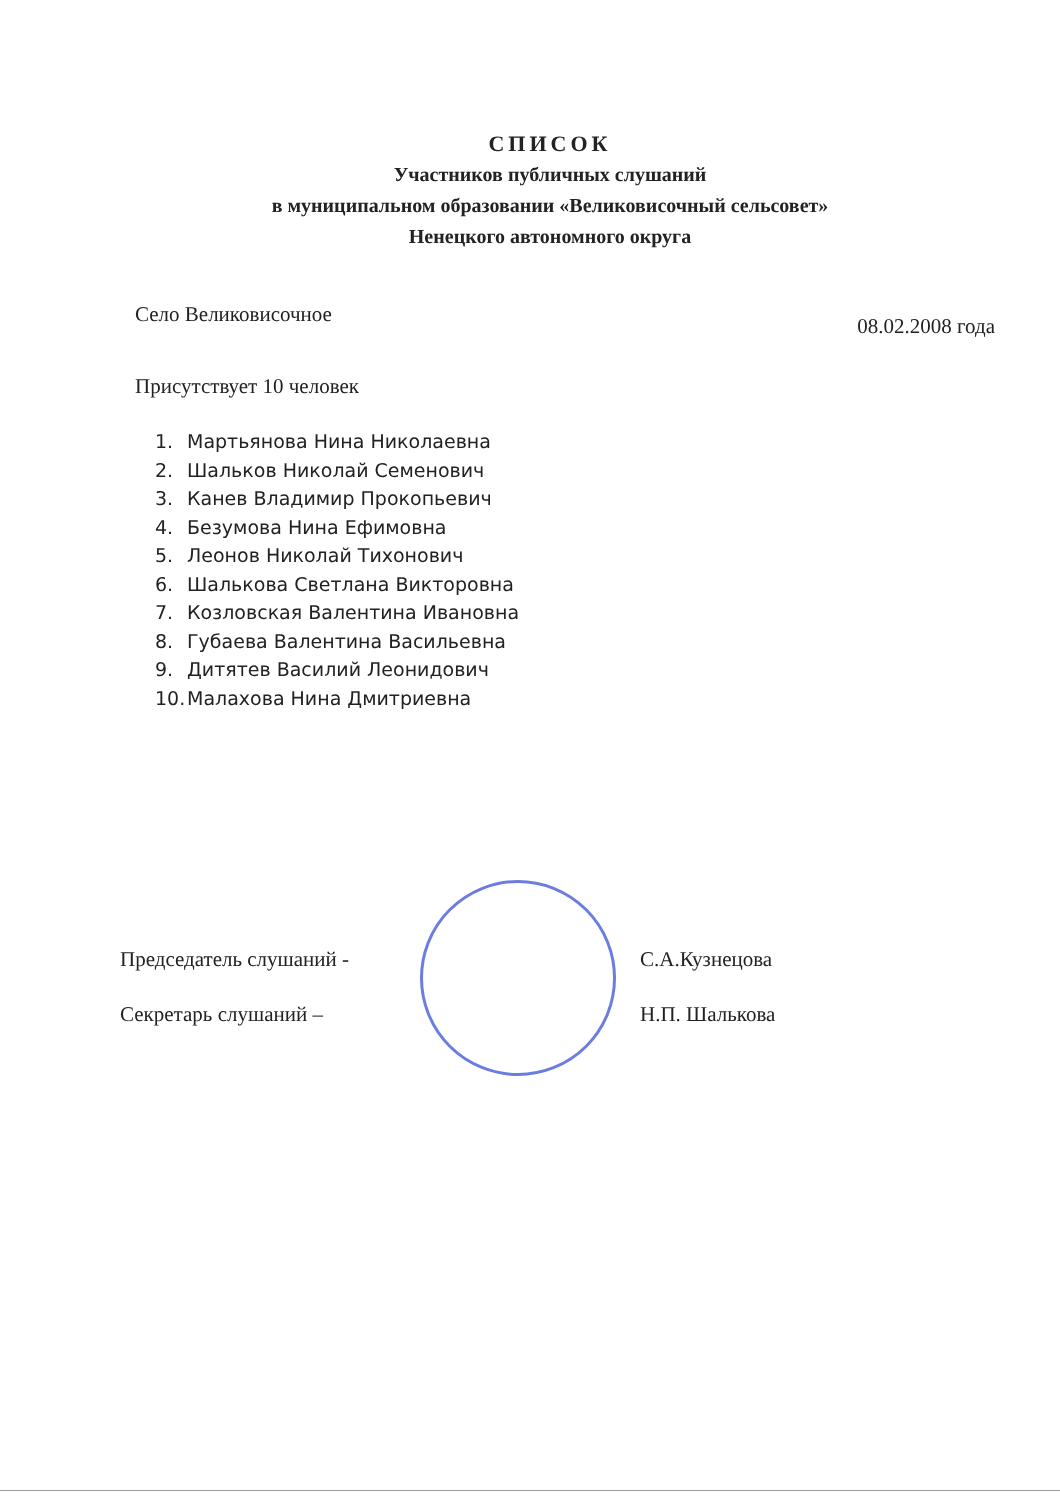СПИСОК
Участников публичных слушаний
в муниципальном образовании «Великовисочный сельсовет»
Ненецкого автономного округа
Село Великовисочное 08.02.2008 года
Присутствует 10 человек
1. Мартьянова Нина Николаевна
2. Шальков Николай Семенович
3. Канев Владимир Прокопьевич
4. Безумова Нина Ефимовна
5. Леонов Николай Тихонович
6. Шалькова Светлана Викторовна
7. Козловская Валентина Ивановна
8. Губаева Валентина Васильевна
9. Дитятев Василий Леонидович
10. Малахова Нина Дмитриевна
Председатель слушаний -
Секретарь слушаний –
С.А.Кузнецова
Н.П. Шалькова